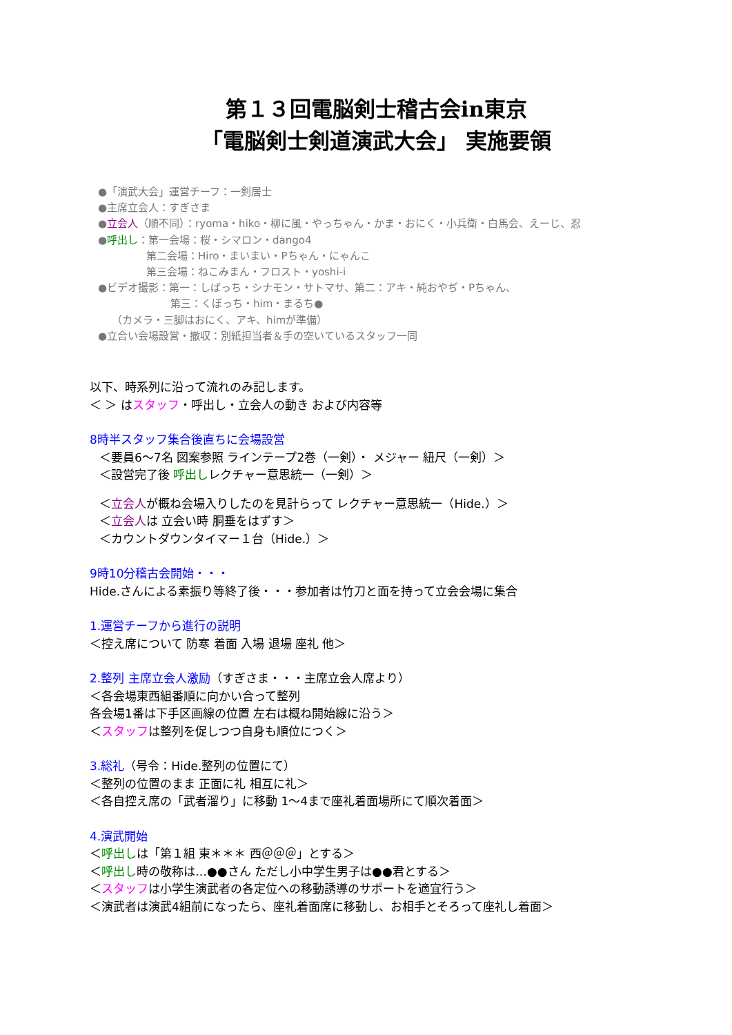第１３回電脳剣士稽古会in東京
「電脳剣士剣道演武大会」 実施要領
●「演武大会」運営チーフ：一剣居士
●主席立会人：すぎさま
●立会人（順不同）：ryoma・hiko・柳に風・やっちゃん・かま・おにく・小兵衛・白馬会、えーじ、忍
●呼出し：第一会場：桜・シマロン・dango4
第二会場：Hiro・まいまい・Pちゃん・にゃんこ
第三会場：ねこみまん・フロスト・yoshi-i
●ビデオ撮影：第一：しばっち・シナモン・サトマサ、第二：アキ・純おやぢ・Pちゃん、
第三：くぼっち・him・まるち●
（カメラ・三脚はおにく、アキ、himが準備）
●立合い会場設営・撤収：別紙担当者＆手の空いているスタッフ一同
以下、時系列に沿って流れのみ記します。
＜ ＞ はスタッフ・呼出し・立会人の動き および内容等
8時半スタッフ集合後直ちに会場設営
＜要員6～7名 図案参照 ラインテープ2巻（一剣）・ メジャー 紐尺（一剣）＞
＜設営完了後 呼出しレクチャー意思統一（一剣）＞
＜立会人が概ね会場入りしたのを見計らって レクチャー意思統一（Hide.）＞
＜立会人は 立会い時 胴垂をはずす＞
＜カウントダウンタイマー１台（Hide.）＞
9時10分稽古会開始・・・
Hide.さんによる素振り等終了後・・・参加者は竹刀と面を持って立会会場に集合
1.運営チーフから進行の説明
＜控え席について 防寒 着面 入場 退場 座礼 他＞
2.整列 主席立会人激励（すぎさま・・・主席立会人席より）
＜各会場東西組番順に向かい合って整列
各会場1番は下手区画線の位置 左右は概ね開始線に沿う＞
＜スタッフは整列を促しつつ自身も順位につく＞
3.総礼（号令：Hide.整列の位置にて）
＜整列の位置のまま 正面に礼 相互に礼＞
＜各自控え席の「武者溜り」に移動 1～4まで座礼着面場所にて順次着面＞
4.演武開始
＜呼出しは「第１組 東＊＊＊ 西＠＠＠」とする＞
＜呼出し時の敬称は…●●さん ただし小中学生男子は●●君とする＞
＜スタッフは小学生演武者の各定位への移動誘導のサポートを適宜行う＞
＜演武者は演武4組前になったら、座礼着面席に移動し、お相手とそろって座礼し着面＞